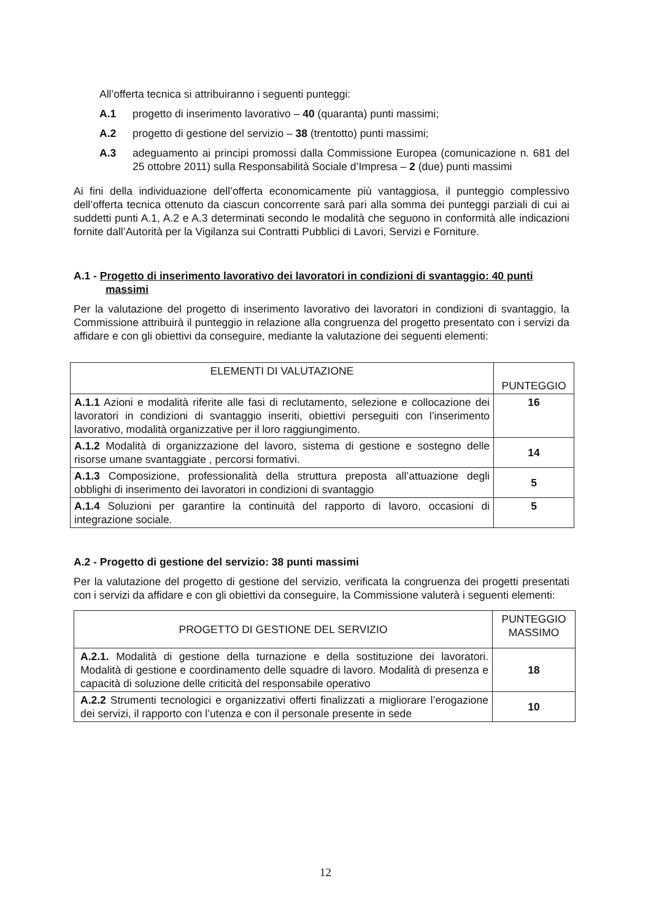All’offerta tecnica si attribuiranno i seguenti punteggi:
A.1 progetto di inserimento lavorativo – 40 (quaranta) punti massimi;
A.2 progetto di gestione del servizio – 38 (trentotto) punti massimi;
A.3 adeguamento ai principi promossi dalla Commissione Europea (comunicazione n. 681 del 25 ottobre 2011) sulla Responsabilità Sociale d’Impresa – 2 (due) punti massimi
Ai fini della individuazione dell’offerta economicamente più vantaggiosa, il punteggio complessivo dell’offerta tecnica ottenuto da ciascun concorrente sarà pari alla somma dei punteggi parziali di cui ai suddetti punti A.1, A.2 e A.3 determinati secondo le modalità che seguono in conformità alle indicazioni fornite dall’Autorità per la Vigilanza sui Contratti Pubblici di Lavori, Servizi e Forniture.
A.1 - Progetto di inserimento lavorativo dei lavoratori in condizioni di svantaggio: 40 punti massimi
Per la valutazione del progetto di inserimento lavorativo dei lavoratori in condizioni di svantaggio, la Commissione attribuirà il punteggio in relazione alla congruenza del progetto presentato con i servizi da affidare e con gli obiettivi da conseguire, mediante la valutazione dei seguenti elementi:
| ELEMENTI DI VALUTAZIONE | PUNTEGGIO |
| --- | --- |
| A.1.1 Azioni e modalità riferite alle fasi di reclutamento, selezione e collocazione dei lavoratori in condizioni di svantaggio inseriti, obiettivi perseguiti con l’inserimento lavorativo, modalità organizzative per il loro raggiungimento. | 16 |
| A.1.2 Modalità di organizzazione del lavoro, sistema di gestione e sostegno delle risorse umane svantaggiate , percorsi formativi. | 14 |
| A.1.3 Composizione, professionalità della struttura preposta all’attuazione degli obblighi di inserimento dei lavoratori in condizioni di svantaggio | 5 |
| A.1.4 Soluzioni per garantire la continuità del rapporto di lavoro, occasioni di integrazione sociale. | 5 |
A.2 - Progetto di gestione del servizio: 38 punti massimi
Per la valutazione del progetto di gestione del servizio, verificata la congruenza dei progetti presentati con i servizi da affidare e con gli obiettivi da conseguire, la Commissione valuterà i seguenti elementi:
| PROGETTO DI GESTIONE DEL SERVIZIO | PUNTEGGIO MASSIMO |
| --- | --- |
| A.2.1. Modalità di gestione della turnazione e della sostituzione dei lavoratori. Modalità di gestione e coordinamento delle squadre di lavoro. Modalità di presenza e capacità di soluzione delle criticità del responsabile operativo | 18 |
| A.2.2 Strumenti tecnologici e organizzativi offerti finalizzati a migliorare l’erogazione dei servizi, il rapporto con l’utenza e con il personale presente in sede | 10 |
12